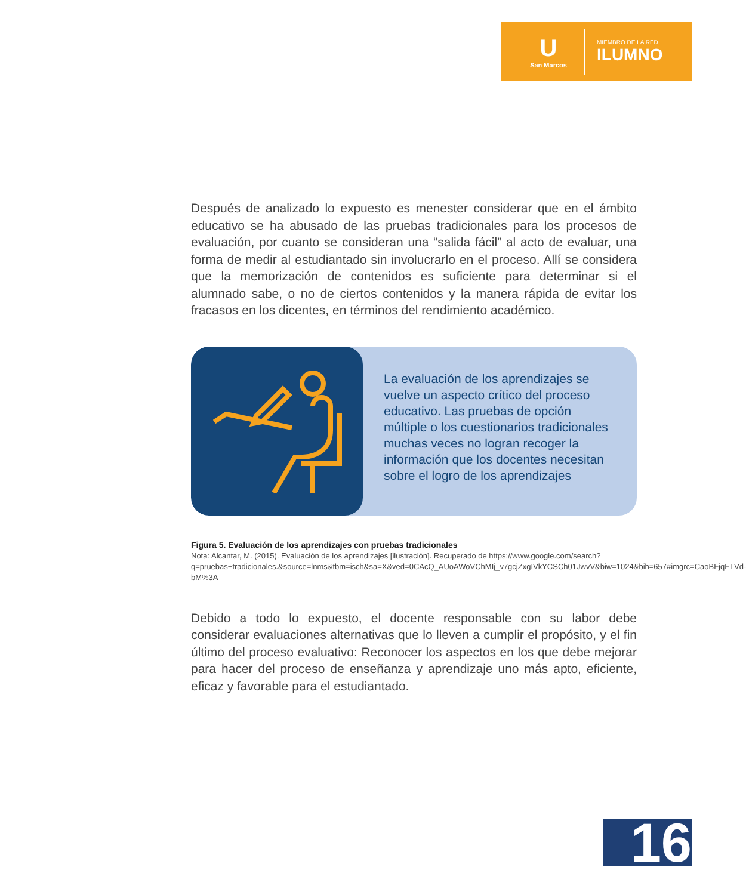U
San Marcos
MIEMBRO DE LA RED
ILUMNO
Después de analizado lo expuesto es menester considerar que en el ámbito educativo se ha abusado de las pruebas tradicionales para los procesos de evaluación, por cuanto se consideran una “salida fácil” al acto de evaluar, una forma de medir al estudiantado sin involucrarlo en el proceso. Allí se considera que la memorización de contenidos es suficiente para determinar si el alumnado sabe, o no de ciertos contenidos y la manera rápida de evitar los fracasos en los dicentes, en términos del rendimiento académico.
La evaluación de los aprendizajes se vuelve un aspecto crítico del proceso educativo. Las pruebas de opción múltiple o los cuestionarios tradicionales muchas veces no logran recoger la información que los docentes necesitan sobre el logro de los aprendizajes
Figura 5. Evaluación de los aprendizajes con pruebas tradicionales
Nota: Alcantar, M. (2015). Evaluación de los aprendizajes [ilustración]. Recuperado de https://www.google.com/search?q=pruebas+tradicionales.&source=lnms&tbm=isch&sa=X&ved=0CAcQ_AUoAWoVChMIj_v7gcjZxgIVkYCSCh01JwvV&biw=1024&bih=657#imgrc=CaoBFjqFTVd-bM%3A
Debido a todo lo expuesto, el docente responsable con su labor debe considerar evaluaciones alternativas que lo lleven a cumplir el propósito, y el fin último del proceso evaluativo: Reconocer los aspectos en los que debe mejorar para hacer del proceso de enseñanza y aprendizaje uno más apto, eficiente, eficaz y favorable para el estudiantado.
16